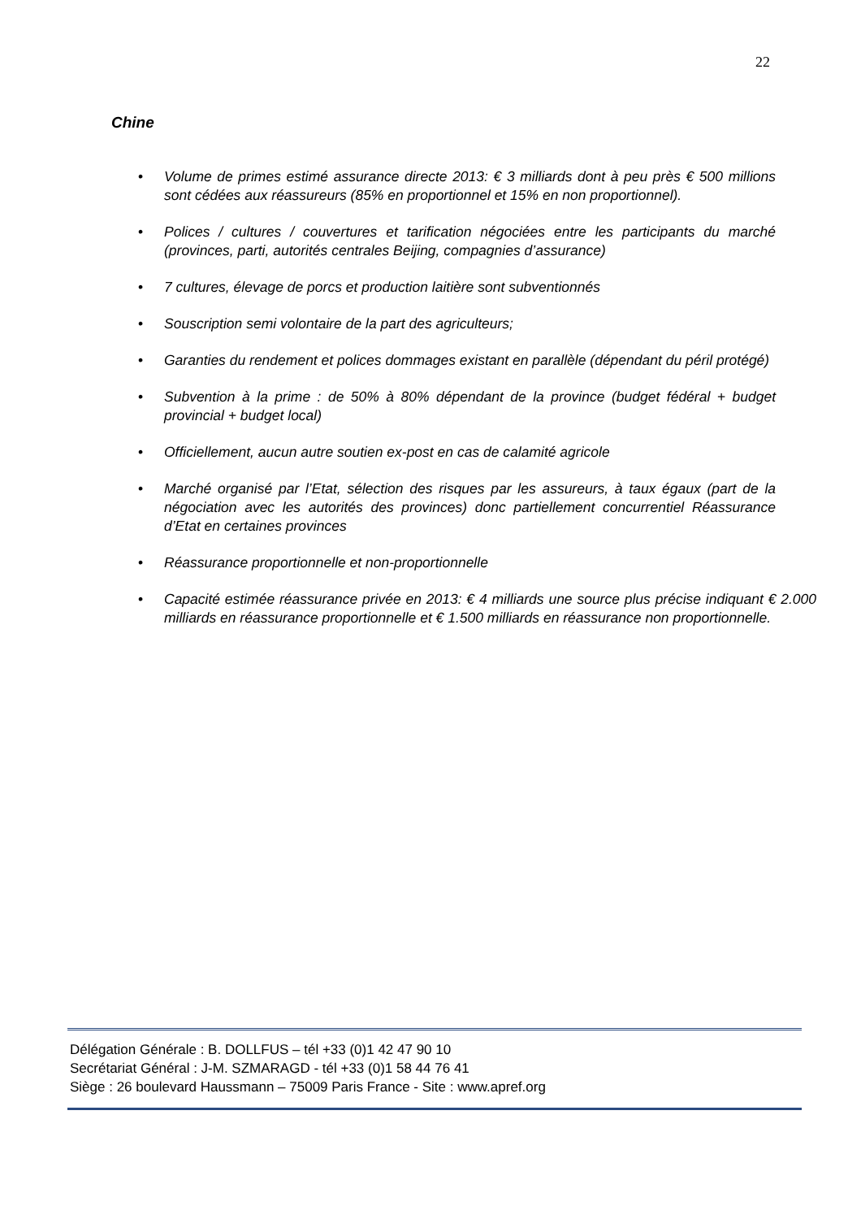22
Chine
• Volume de primes estimé assurance directe 2013: € 3 milliards dont à peu près € 500 millions sont cédées aux réassureurs (85% en proportionnel et 15% en non proportionnel).
• Polices / cultures / couvertures et tarification négociées entre les participants du marché (provinces, parti, autorités centrales Beijing, compagnies d’assurance)
• 7 cultures, élevage de porcs et production laitière sont subventionnés
• Souscription semi volontaire de la part des agriculteurs;
• Garanties du rendement et polices dommages existant en parallèle (dépendant du péril protégé)
• Subvention à la prime : de 50% à 80% dépendant de la province (budget fédéral + budget provincial + budget local)
• Officiellement, aucun autre soutien ex-post en cas de calamité agricole
• Marché organisé par l’Etat, sélection des risques par les assureurs, à taux égaux (part de la négociation avec les autorités des provinces) donc partiellement concurrentiel Réassurance d’Etat en certaines provinces
• Réassurance proportionnelle et non-proportionnelle
• Capacité estimée réassurance privée en 2013: € 4 milliards une source plus précise indiquant € 2.000 milliards en réassurance proportionnelle et € 1.500 milliards en réassurance non proportionnelle.
Délégation Générale : B. DOLLFUS – tél +33 (0)1 42 47 90 10
Secrétariat Général : J-M. SZMARAGD - tél +33 (0)1 58 44 76 41
Siège : 26 boulevard Haussmann – 75009 Paris France - Site : www.apref.org